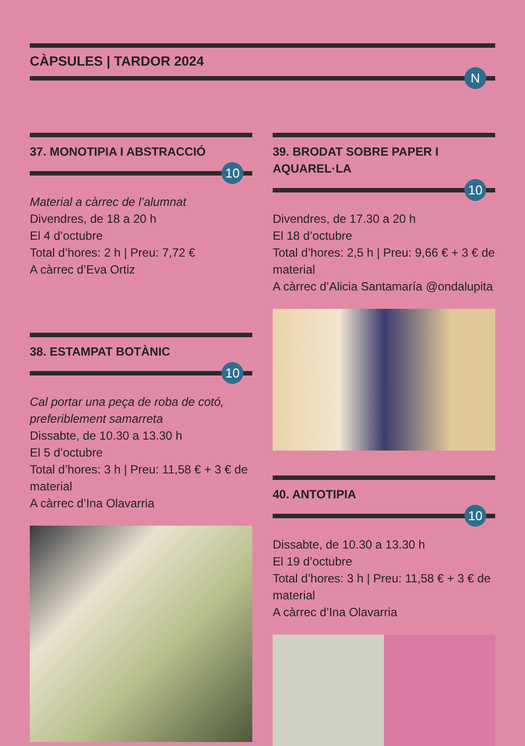CÀPSULES | TARDOR 2024
N
37. MONOTIPIA I ABSTRACCIÓ
10
Material a càrrec de l’alumnat
Divendres, de 18 a 20 h
El 4 d’octubre
Total d’hores: 2 h | Preu: 7,72 €
A càrrec d’Eva Ortiz
38. ESTAMPAT BOTÀNIC
10
Cal portar una peça de roba de cotó, preferiblement samarreta
Dissabte, de 10.30 a 13.30 h
El 5 d’octubre
Total d’hores: 3 h | Preu: 11,58 € + 3 € de material
A càrrec d’Ina Olavarria
39. BRODAT SOBRE PAPER I AQUAREL·LA
10
Divendres, de 17.30 a 20 h
El 18 d’octubre
Total d’hores: 2,5 h | Preu: 9,66 € + 3 € de material
A càrrec d’Alicia Santamaría @ondalupita
40. ANTOTIPIA
10
Dissabte, de 10.30 a 13.30 h
El 19 d’octubre
Total d’hores: 3 h | Preu: 11,58 € + 3 € de material
A càrrec d’Ina Olavarria